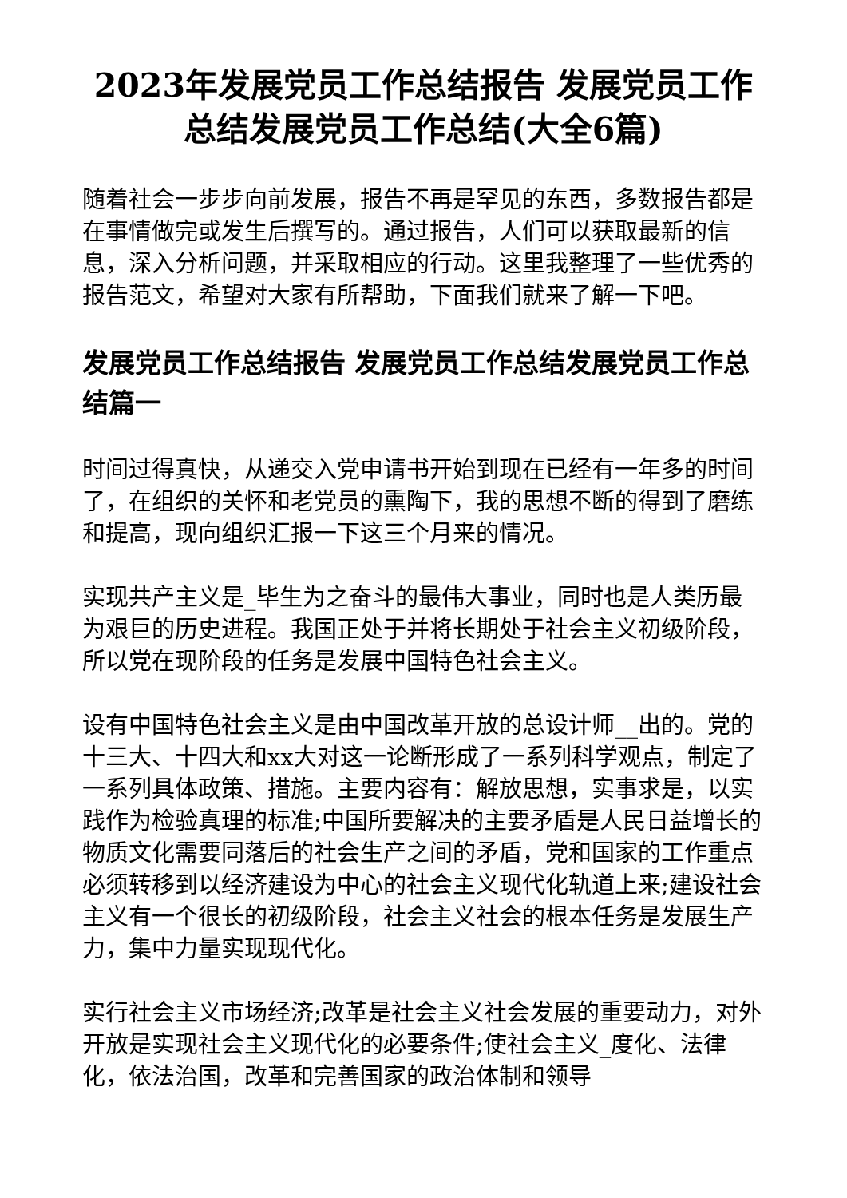2023年发展党员工作总结报告 发展党员工作总结发展党员工作总结(大全6篇)
随着社会一步步向前发展，报告不再是罕见的东西，多数报告都是在事情做完或发生后撰写的。通过报告，人们可以获取最新的信息，深入分析问题，并采取相应的行动。这里我整理了一些优秀的报告范文，希望对大家有所帮助，下面我们就来了解一下吧。
发展党员工作总结报告 发展党员工作总结发展党员工作总结篇一
时间过得真快，从递交入党申请书开始到现在已经有一年多的时间了，在组织的关怀和老党员的熏陶下，我的思想不断的得到了磨练和提高，现向组织汇报一下这三个月来的情况。
实现共产主义是_毕生为之奋斗的最伟大事业，同时也是人类历最为艰巨的历史进程。我国正处于并将长期处于社会主义初级阶段，所以党在现阶段的任务是发展中国特色社会主义。
设有中国特色社会主义是由中国改革开放的总设计师__出的。党的十三大、十四大和xx大对这一论断形成了一系列科学观点，制定了一系列具体政策、措施。主要内容有：解放思想，实事求是，以实践作为检验真理的标准;中国所要解决的主要矛盾是人民日益增长的物质文化需要同落后的社会生产之间的矛盾，党和国家的工作重点必须转移到以经济建设为中心的社会主义现代化轨道上来;建设社会主义有一个很长的初级阶段，社会主义社会的根本任务是发展生产力，集中力量实现现代化。
实行社会主义市场经济;改革是社会主义社会发展的重要动力，对外开放是实现社会主义现代化的必要条件;使社会主义_度化、法律化，依法治国，改革和完善国家的政治体制和领导